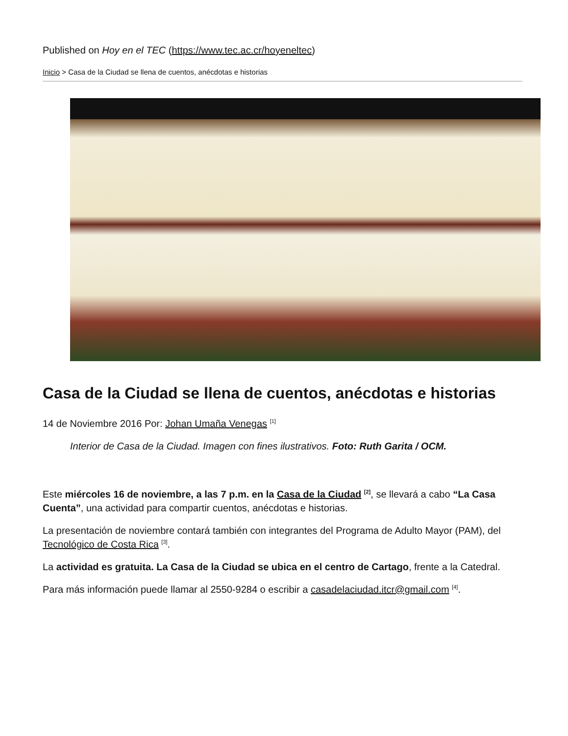Published on Hoy en el TEC (https://www.tec.ac.cr/hoyeneltec)
Inicio > Casa de la Ciudad se llena de cuentos, anécdotas e historias
Casa de la Ciudad se llena de cuentos, anécdotas e historias
14 de Noviembre 2016 Por: Johan Umaña Venegas <sup>[1]</sup>
Interior de Casa de la Ciudad. Imagen con fines ilustrativos. Foto: Ruth Garita / OCM.
Este miércoles 16 de noviembre, a las 7 p.m. en la Casa de la Ciudad <sup>[2]</sup>, se llevará a cabo “La Casa Cuenta”, una actividad para compartir cuentos, anécdotas e historias.
La presentación de noviembre contará también con integrantes del Programa de Adulto Mayor (PAM), del Tecnológico de Costa Rica <sup>[3]</sup>.
La actividad es gratuita. La Casa de la Ciudad se ubica en el centro de Cartago, frente a la Catedral.
Para más información puede llamar al 2550-9284 o escribir a casadelaciudad.itcr@gmail.com <sup>[4]</sup>.